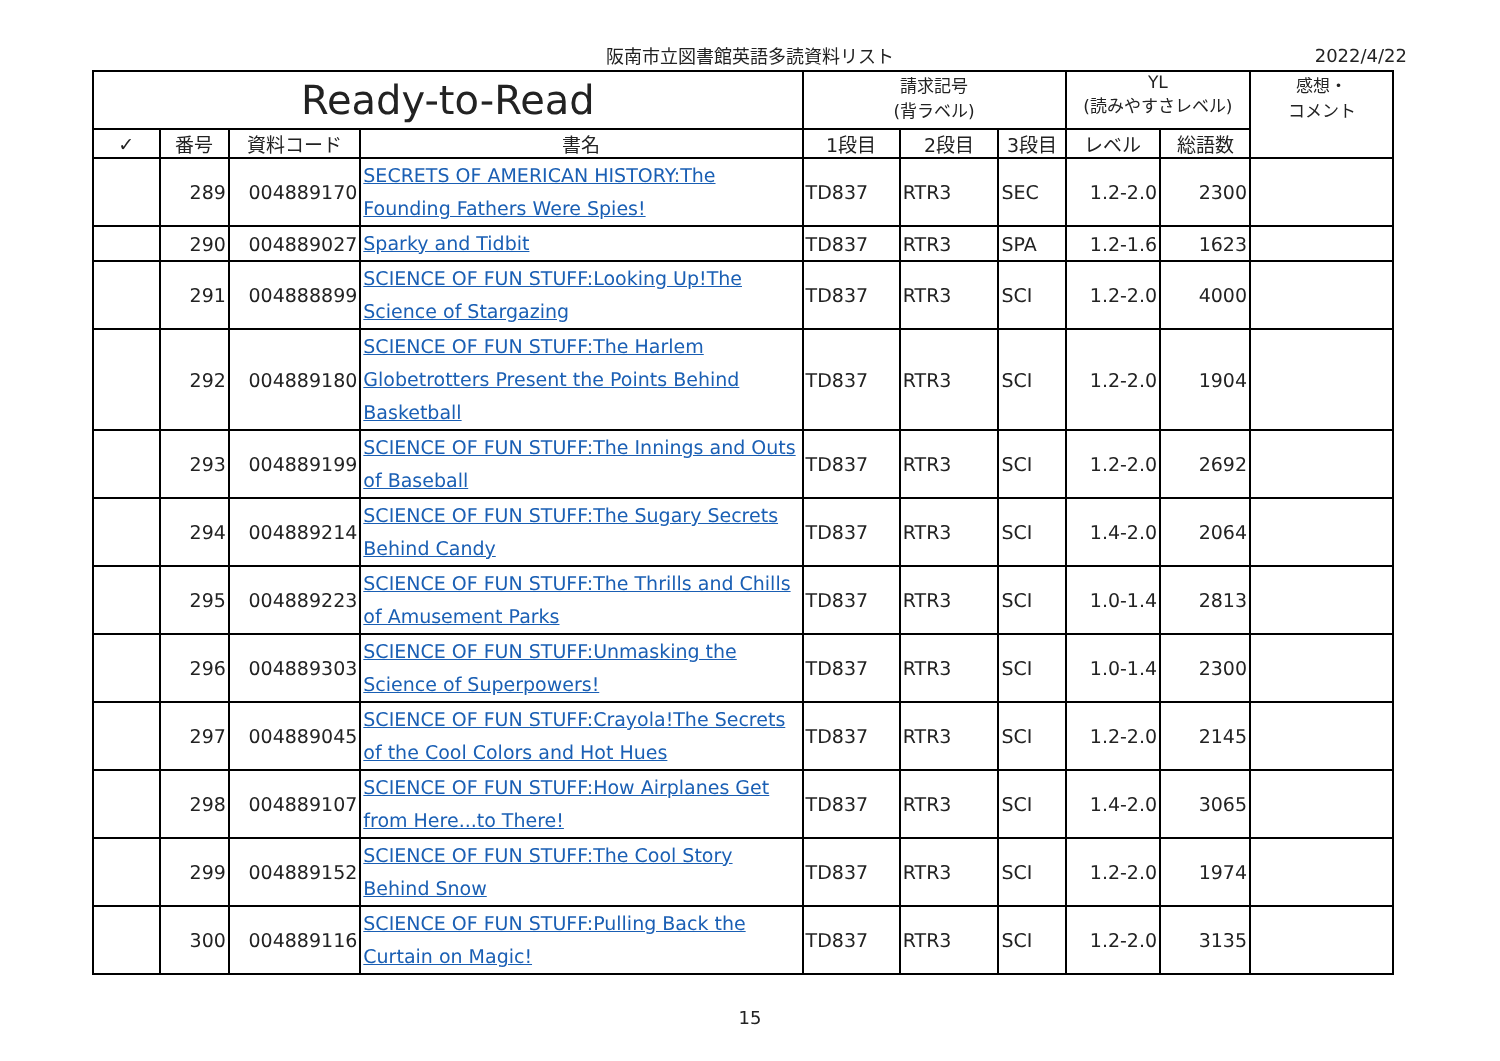阪南市立図書館英語多読資料リスト
2022/4/22
| Ready-to-Read | | | | 請求記号 (背ラベル) | | | YL (読みやすさレベル) | | 感想・ コメント |
| --- | --- | --- | --- | --- | --- | --- | --- | --- | --- |
| ✓ | 番号 | 資料コード | 書名 | 1段目 | 2段目 | 3段目 | レベル | 総語数 | |
| | 289 | 004889170 | SECRETS OF AMERICAN HISTORY:The Founding Fathers Were Spies! | TD837 | RTR3 | SEC | 1.2-2.0 | 2300 | |
| | 290 | 004889027 | Sparky and Tidbit | TD837 | RTR3 | SPA | 1.2-1.6 | 1623 | |
| | 291 | 004888899 | SCIENCE OF FUN STUFF:Looking Up!The Science of Stargazing | TD837 | RTR3 | SCI | 1.2-2.0 | 4000 | |
| | 292 | 004889180 | SCIENCE OF FUN STUFF:The Harlem Globetrotters Present the Points Behind Basketball | TD837 | RTR3 | SCI | 1.2-2.0 | 1904 | |
| | 293 | 004889199 | SCIENCE OF FUN STUFF:The Innings and Outs of Baseball | TD837 | RTR3 | SCI | 1.2-2.0 | 2692 | |
| | 294 | 004889214 | SCIENCE OF FUN STUFF:The Sugary Secrets Behind Candy | TD837 | RTR3 | SCI | 1.4-2.0 | 2064 | |
| | 295 | 004889223 | SCIENCE OF FUN STUFF:The Thrills and Chills of Amusement Parks | TD837 | RTR3 | SCI | 1.0-1.4 | 2813 | |
| | 296 | 004889303 | SCIENCE OF FUN STUFF:Unmasking the Science of Superpowers! | TD837 | RTR3 | SCI | 1.0-1.4 | 2300 | |
| | 297 | 004889045 | SCIENCE OF FUN STUFF:Crayola!The Secrets of the Cool Colors and Hot Hues | TD837 | RTR3 | SCI | 1.2-2.0 | 2145 | |
| | 298 | 004889107 | SCIENCE OF FUN STUFF:How Airplanes Get from Here...to There! | TD837 | RTR3 | SCI | 1.4-2.0 | 3065 | |
| | 299 | 004889152 | SCIENCE OF FUN STUFF:The Cool Story Behind Snow | TD837 | RTR3 | SCI | 1.2-2.0 | 1974 | |
| | 300 | 004889116 | SCIENCE OF FUN STUFF:Pulling Back the Curtain on Magic! | TD837 | RTR3 | SCI | 1.2-2.0 | 3135 | |
15